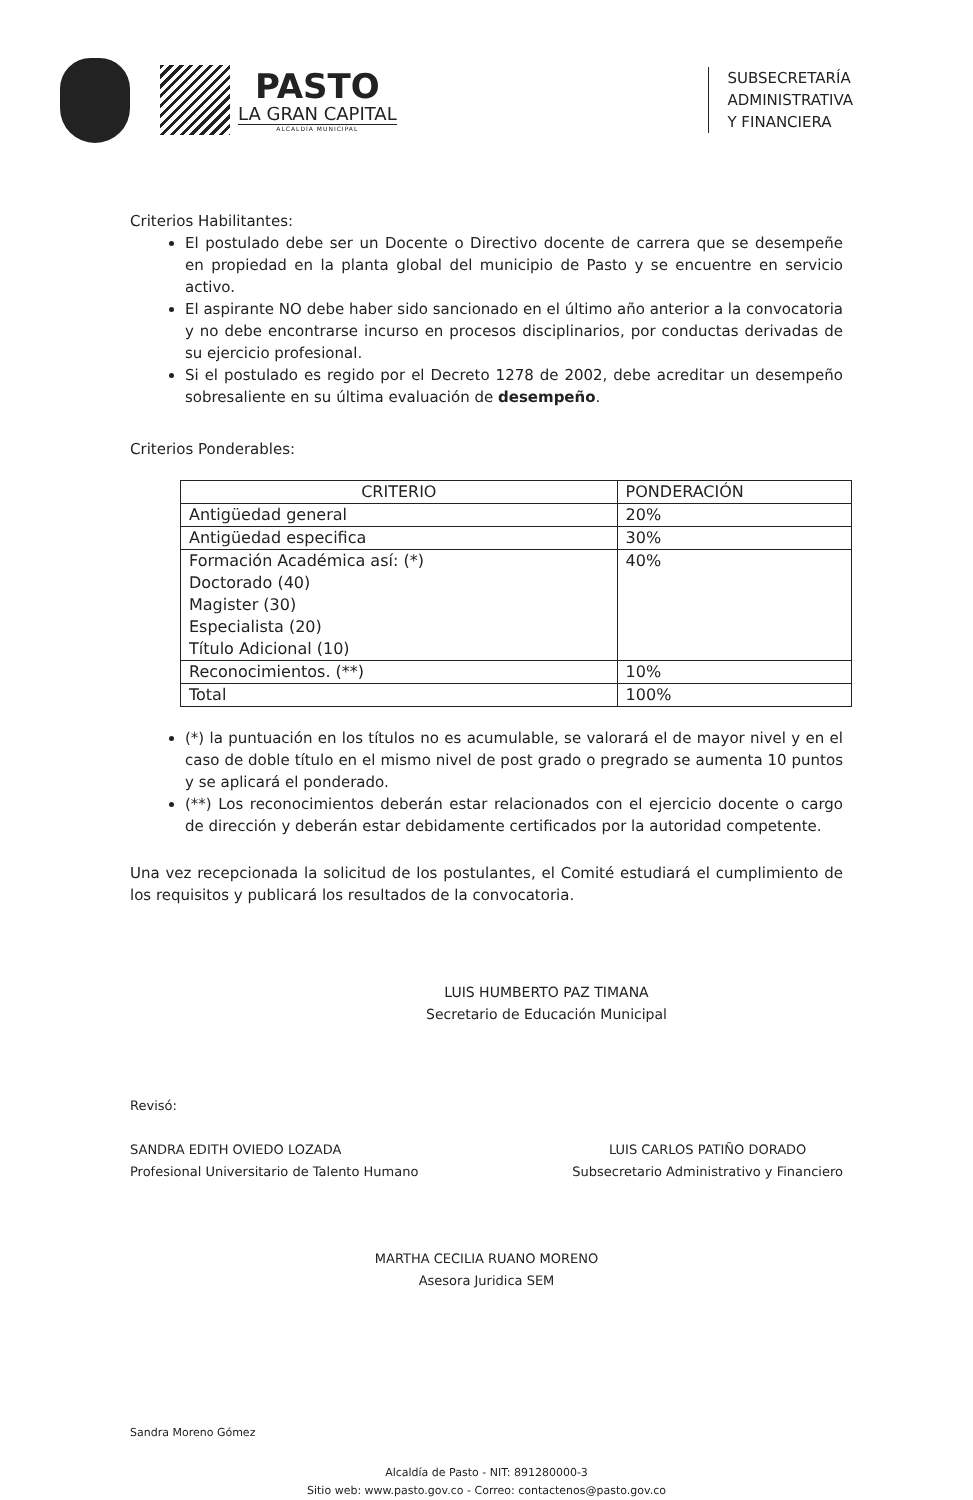PASTO
LA GRAN CAPITAL
ALCALDÍA MUNICIPAL
SUBSECRETARÍA
ADMINISTRATIVA
Y FINANCIERA
Criterios Habilitantes:
El postulado debe ser un Docente o Directivo docente de carrera que se desempeñe en propiedad en la planta global del municipio de Pasto y se encuentre en servicio activo.
El aspirante NO debe haber sido sancionado en el último año anterior a la convocatoria y no debe encontrarse incurso en procesos disciplinarios, por conductas derivadas de su ejercicio profesional.
Si el postulado es regido por el Decreto 1278 de 2002, debe acreditar un desempeño sobresaliente en su última evaluación de desempeño.
Criterios Ponderables:
| CRITERIO | PONDERACIÓN |
| --- | --- |
| Antigüedad general | 20% |
| Antigüedad especifica | 30% |
| Formación Académica así: (*) Doctorado (40) Magister (30) Especialista (20) Título Adicional (10) | 40% |
| Reconocimientos. (**) | 10% |
| Total | 100% |
(*) la puntuación en los títulos no es acumulable, se valorará el de mayor nivel y en el caso de doble título en el mismo nivel de post grado o pregrado se aumenta 10 puntos y se aplicará el ponderado.
(**) Los reconocimientos deberán estar relacionados con el ejercicio docente o cargo de dirección y deberán estar debidamente certificados por la autoridad competente.
Una vez recepcionada la solicitud de los postulantes, el Comité estudiará el cumplimiento de los requisitos y publicará los resultados de la convocatoria.
LUIS HUMBERTO PAZ TIMANA
Secretario de Educación Municipal
Revisó:
SANDRA EDITH OVIEDO LOZADA
Profesional Universitario de Talento Humano
LUIS CARLOS PATIÑO DORADO
Subsecretario Administrativo y Financiero
MARTHA CECILIA RUANO MORENO
Asesora Juridica SEM
Sandra Moreno Gómez
Alcaldía de Pasto - NIT: 891280000-3
Sitio web: www.pasto.gov.co - Correo: contactenos@pasto.gov.co